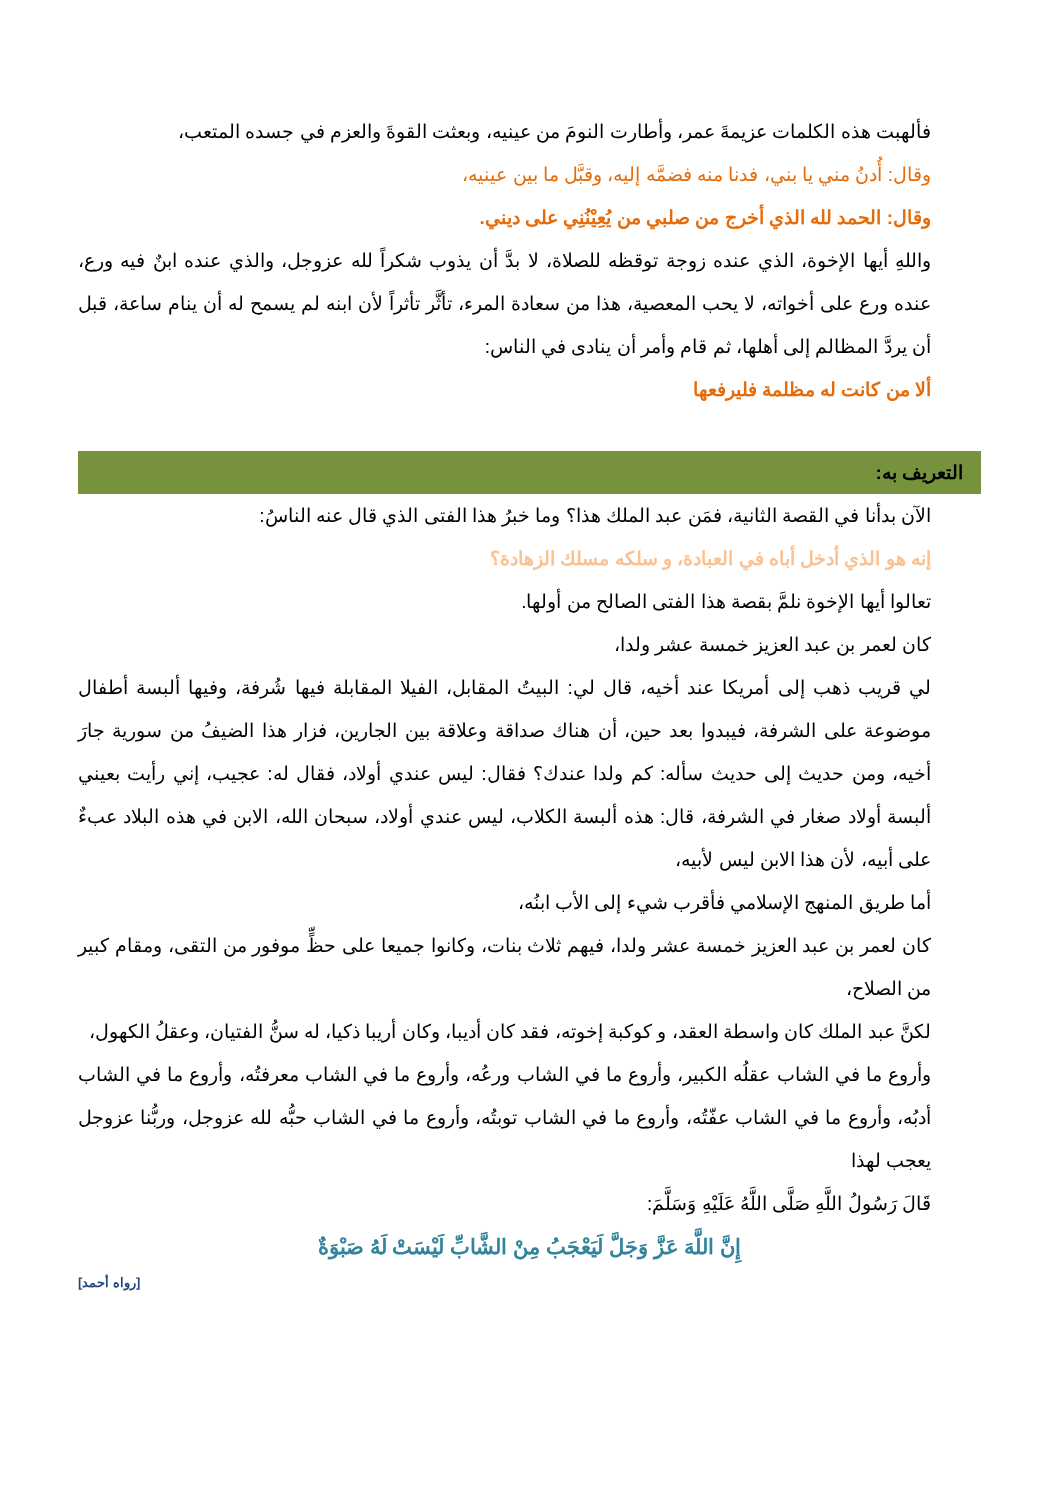فألهبت هذه الكلمات عزيمةَ عمر، وأطارت النومَ من عينيه، وبعثت القوةَ والعزم في جسده المتعب،
وقال: أُدنُ مني يا بني، فدنا منه فضمَّه إليه، وقبَّل ما بين عينيه،
وقال: الحمد لله الذي أخرج من صلبي من يُعِيْنُنِي على ديني.
واللهِ أيها الإخوة، الذي عنده زوجة توقظه للصلاة، لا بدَّ أن يذوب شكراً لله عزوجل، والذي عنده ابنٌ فيه ورع، عنده ورع على أخواته، لا يحب المعصية، هذا من سعادة المرء، تأثَّر تأثراً لأن ابنه لم يسمح له أن ينام ساعة، قبل أن يردَّ المظالم إلى أهلها، ثم قام وأمر أن ينادى في الناس:
ألا من كانت له مظلمة فليرفعها
التعريف به:
الآن بدأنا في القصة الثانية، فمَن عبد الملك هذا؟ وما خبرُ هذا الفتى الذي قال عنه الناسُ:
إنه هو الذي أدخل أباه في العبادة، و سلكه مسلك الزهادة؟
تعالوا أيها الإخوة نلمَّ بقصة هذا الفتى الصالح من أولها.
كان لعمر بن عبد العزيز خمسة عشر ولدا،
لي قريب ذهب إلى أمريكا عند أخيه، قال لي: البيتُ المقابل، الفيلا المقابلة فيها شُرفة، وفيها ألبسة أطفال موضوعة على الشرفة، فيبدوا بعد حين، أن هناك صداقة وعلاقة بين الجارين، فزار هذا الضيفُ من سورية جارَ أخيه، ومن حديث إلى حديث سأله: كم ولدا عندك؟ فقال: ليس عندي أولاد، فقال له: عجيب، إني رأيت بعيني ألبسة أولاد صغار في الشرفة، قال: هذه ألبسة الكلاب، ليس عندي أولاد، سبحان الله، الابن في هذه البلاد عبءٌ على أبيه، لأن هذا الابن ليس لأبيه،
أما طريق المنهج الإسلامي فأقرب شيء إلى الأب ابنُه،
كان لعمر بن عبد العزيز خمسة عشر ولدا، فيهم ثلاث بنات، وكانوا جميعا على حظٍّ موفور من التقى، ومقام كبير من الصلاح،
لكنَّ عبد الملك كان واسطة العقد، و كوكبة إخوته، فقد كان أديبا، وكان أريبا ذكيا، له سنُّ الفتيان، وعقلُ الكهول،
وأروع ما في الشاب عقلُه الكبير، وأروع ما في الشاب ورعُه، وأروع ما في الشاب معرفتُه، وأروع ما في الشاب أدبُه، وأروع ما في الشاب عفّتُه، وأروع ما في الشاب توبتُه، وأروع ما في الشاب حبُّه لله عزوجل، وربُّنا عزوجل يعجب لهذا
قَالَ رَسُولُ اللَّهِ صَلَّى اللَّهُ عَلَيْهِ وَسَلَّمَ:
إِنَّ اللَّهَ عَزَّ وَجَلَّ لَيَعْجَبُ مِنْ الشَّابِّ لَيْسَتْ لَهُ صَبْوَةٌ
[رواه أحمد]